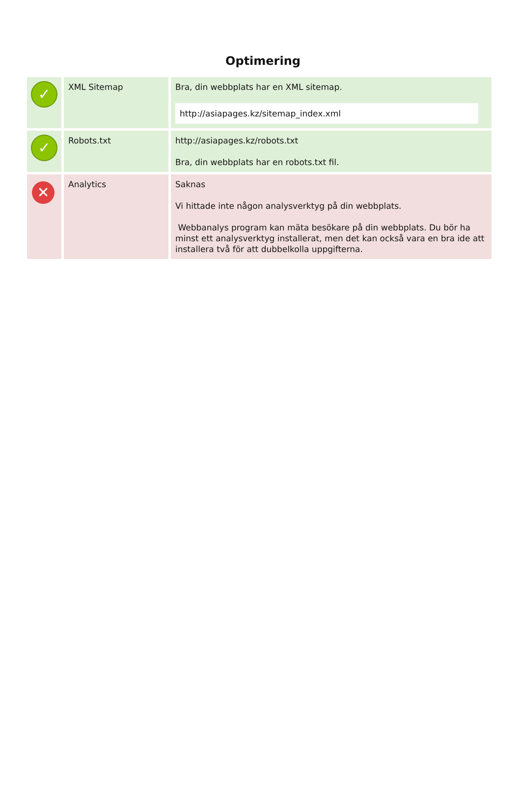Optimering
| ✓ | XML Sitemap | Bra, din webbplats har en XML sitemap. http://asiapages.kz/sitemap_index.xml |
| ✓ | Robots.txt | http://asiapages.kz/robots.txt Bra, din webbplats har en robots.txt fil. |
| ✕ | Analytics | Saknas Vi hittade inte någon analysverktyg på din webbplats. Webbanalys program kan mäta besökare på din webbplats. Du bör ha minst ett analysverktyg installerat, men det kan också vara en bra ide att installera två för att dubbelkolla uppgifterna. |